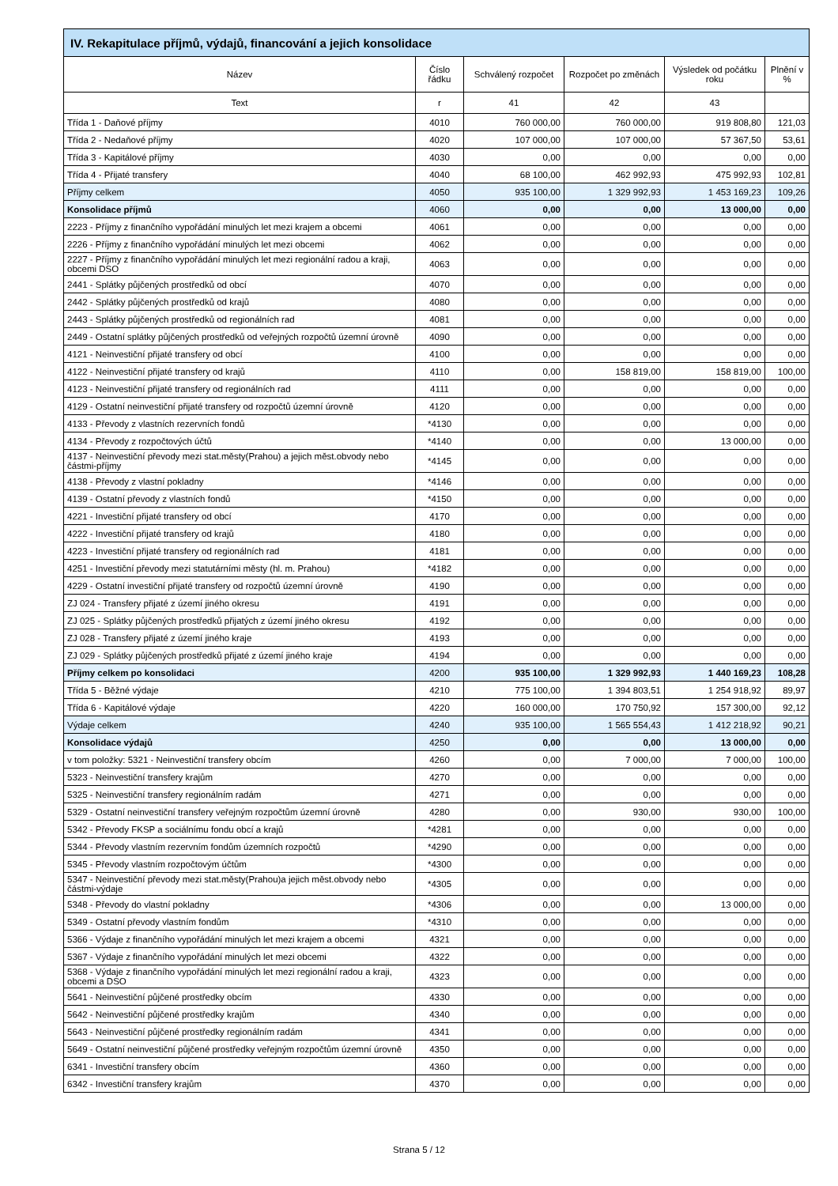| IV. Rekapitulace příjmů, výdajů, financování a jejich konsolidace | | | | | |
| --- | --- | --- | --- | --- | --- |
| Název | Číslo řádku | Schválený rozpočet | Rozpočet po změnách | Výsledek od počátku roku | Plnění v % |
| Text | r | 41 | 42 | 43 | |
| Třída 1 - Daňové příjmy | 4010 | 760 000,00 | 760 000,00 | 919 808,80 | 121,03 |
| Třída 2 - Nedaňové příjmy | 4020 | 107 000,00 | 107 000,00 | 57 367,50 | 53,61 |
| Třída 3 - Kapitálové příjmy | 4030 | 0,00 | 0,00 | 0,00 | 0,00 |
| Třída 4 - Přijaté transfery | 4040 | 68 100,00 | 462 992,93 | 475 992,93 | 102,81 |
| Příjmy celkem | 4050 | 935 100,00 | 1 329 992,93 | 1 453 169,23 | 109,26 |
| Konsolidace příjmů | 4060 | 0,00 | 0,00 | 13 000,00 | 0,00 |
| 2223 - Příjmy z finančního vypořádání minulých let mezi krajem a obcemi | 4061 | 0,00 | 0,00 | 0,00 | 0,00 |
| 2226 - Příjmy z finančního vypořádání minulých let mezi obcemi | 4062 | 0,00 | 0,00 | 0,00 | 0,00 |
| 2227 - Příjmy z finančního vypořádání minulých let mezi regionální radou a kraji, obcemi DSO | 4063 | 0,00 | 0,00 | 0,00 | 0,00 |
| 2441 - Splátky půjčených prostředků od obcí | 4070 | 0,00 | 0,00 | 0,00 | 0,00 |
| 2442 - Splátky půjčených prostředků od krajů | 4080 | 0,00 | 0,00 | 0,00 | 0,00 |
| 2443 - Splátky půjčených prostředků od regionálních rad | 4081 | 0,00 | 0,00 | 0,00 | 0,00 |
| 2449 - Ostatní splátky půjčených prostředků od veřejných rozpočtů územní úrovně | 4090 | 0,00 | 0,00 | 0,00 | 0,00 |
| 4121 - Neinvestiční přijaté transfery od obcí | 4100 | 0,00 | 0,00 | 0,00 | 0,00 |
| 4122 - Neinvestiční přijaté transfery od krajů | 4110 | 0,00 | 158 819,00 | 158 819,00 | 100,00 |
| 4123 - Neinvestiční přijaté transfery od regionálních rad | 4111 | 0,00 | 0,00 | 0,00 | 0,00 |
| 4129 - Ostatní neinvestiční přijaté transfery od rozpočtů územní úrovně | 4120 | 0,00 | 0,00 | 0,00 | 0,00 |
| 4133 - Převody z vlastních rezervních fondů | *4130 | 0,00 | 0,00 | 0,00 | 0,00 |
| 4134 - Převody z rozpočtových účtů | *4140 | 0,00 | 0,00 | 13 000,00 | 0,00 |
| 4137 - Neinvestiční převody mezi stat.městy(Prahou) a jejich měst.obvody nebo částmi-příjmy | *4145 | 0,00 | 0,00 | 0,00 | 0,00 |
| 4138 - Převody z vlastní pokladny | *4146 | 0,00 | 0,00 | 0,00 | 0,00 |
| 4139 - Ostatní převody z vlastních fondů | *4150 | 0,00 | 0,00 | 0,00 | 0,00 |
| 4221 - Investiční přijaté transfery od obcí | 4170 | 0,00 | 0,00 | 0,00 | 0,00 |
| 4222 - Investiční přijaté transfery od krajů | 4180 | 0,00 | 0,00 | 0,00 | 0,00 |
| 4223 - Investiční přijaté transfery od regionálních rad | 4181 | 0,00 | 0,00 | 0,00 | 0,00 |
| 4251 - Investiční převody mezi statutárními městy (hl. m. Prahou) | *4182 | 0,00 | 0,00 | 0,00 | 0,00 |
| 4229 - Ostatní investiční přijaté transfery od rozpočtů územní úrovně | 4190 | 0,00 | 0,00 | 0,00 | 0,00 |
| ZJ 024 - Transfery přijaté z území jiného okresu | 4191 | 0,00 | 0,00 | 0,00 | 0,00 |
| ZJ 025 - Splátky půjčených prostředků přijatých z území jiného okresu | 4192 | 0,00 | 0,00 | 0,00 | 0,00 |
| ZJ 028 - Transfery přijaté z území jiného kraje | 4193 | 0,00 | 0,00 | 0,00 | 0,00 |
| ZJ 029 - Splátky půjčených prostředků přijaté z území jiného kraje | 4194 | 0,00 | 0,00 | 0,00 | 0,00 |
| Příjmy celkem po konsolidaci | 4200 | 935 100,00 | 1 329 992,93 | 1 440 169,23 | 108,28 |
| Třída 5 - Běžné výdaje | 4210 | 775 100,00 | 1 394 803,51 | 1 254 918,92 | 89,97 |
| Třída 6 - Kapitálové výdaje | 4220 | 160 000,00 | 170 750,92 | 157 300,00 | 92,12 |
| Výdaje celkem | 4240 | 935 100,00 | 1 565 554,43 | 1 412 218,92 | 90,21 |
| Konsolidace výdajů | 4250 | 0,00 | 0,00 | 13 000,00 | 0,00 |
| v tom položky: 5321 - Neinvestiční transfery obcím | 4260 | 0,00 | 7 000,00 | 7 000,00 | 100,00 |
| 5323 - Neinvestiční transfery krajům | 4270 | 0,00 | 0,00 | 0,00 | 0,00 |
| 5325 - Neinvestiční transfery regionálním radám | 4271 | 0,00 | 0,00 | 0,00 | 0,00 |
| 5329 - Ostatní neinvestiční transfery veřejným rozpočtům územní úrovně | 4280 | 0,00 | 930,00 | 930,00 | 100,00 |
| 5342 - Převody FKSP a sociálnímu fondu obcí a krajů | *4281 | 0,00 | 0,00 | 0,00 | 0,00 |
| 5344 - Převody vlastním rezervním fondům územních rozpočtů | *4290 | 0,00 | 0,00 | 0,00 | 0,00 |
| 5345 - Převody vlastním rozpočtovým účtům | *4300 | 0,00 | 0,00 | 0,00 | 0,00 |
| 5347 - Neinvestiční převody mezi stat.městy(Prahou)a jejich měst.obvody nebo částmi-výdaje | *4305 | 0,00 | 0,00 | 0,00 | 0,00 |
| 5348 - Převody do vlastní pokladny | *4306 | 0,00 | 0,00 | 13 000,00 | 0,00 |
| 5349 - Ostatní převody vlastním fondům | *4310 | 0,00 | 0,00 | 0,00 | 0,00 |
| 5366 - Výdaje z finančního vypořádání minulých let mezi krajem a obcemi | 4321 | 0,00 | 0,00 | 0,00 | 0,00 |
| 5367 - Výdaje z finančního vypořádání minulých let mezi obcemi | 4322 | 0,00 | 0,00 | 0,00 | 0,00 |
| 5368 - Výdaje z finančního vypořádání minulých let mezi regionální radou a kraji, obcemi a DSO | 4323 | 0,00 | 0,00 | 0,00 | 0,00 |
| 5641 - Neinvestiční půjčené prostředky obcím | 4330 | 0,00 | 0,00 | 0,00 | 0,00 |
| 5642 - Neinvestiční půjčené prostředky krajům | 4340 | 0,00 | 0,00 | 0,00 | 0,00 |
| 5643 - Neinvestiční půjčené prostředky regionálním radám | 4341 | 0,00 | 0,00 | 0,00 | 0,00 |
| 5649 - Ostatní neinvestiční půjčené prostředky veřejným rozpočtům územní úrovně | 4350 | 0,00 | 0,00 | 0,00 | 0,00 |
| 6341 - Investiční transfery obcím | 4360 | 0,00 | 0,00 | 0,00 | 0,00 |
| 6342 - Investiční transfery krajům | 4370 | 0,00 | 0,00 | 0,00 | 0,00 |
Strana 5 / 12